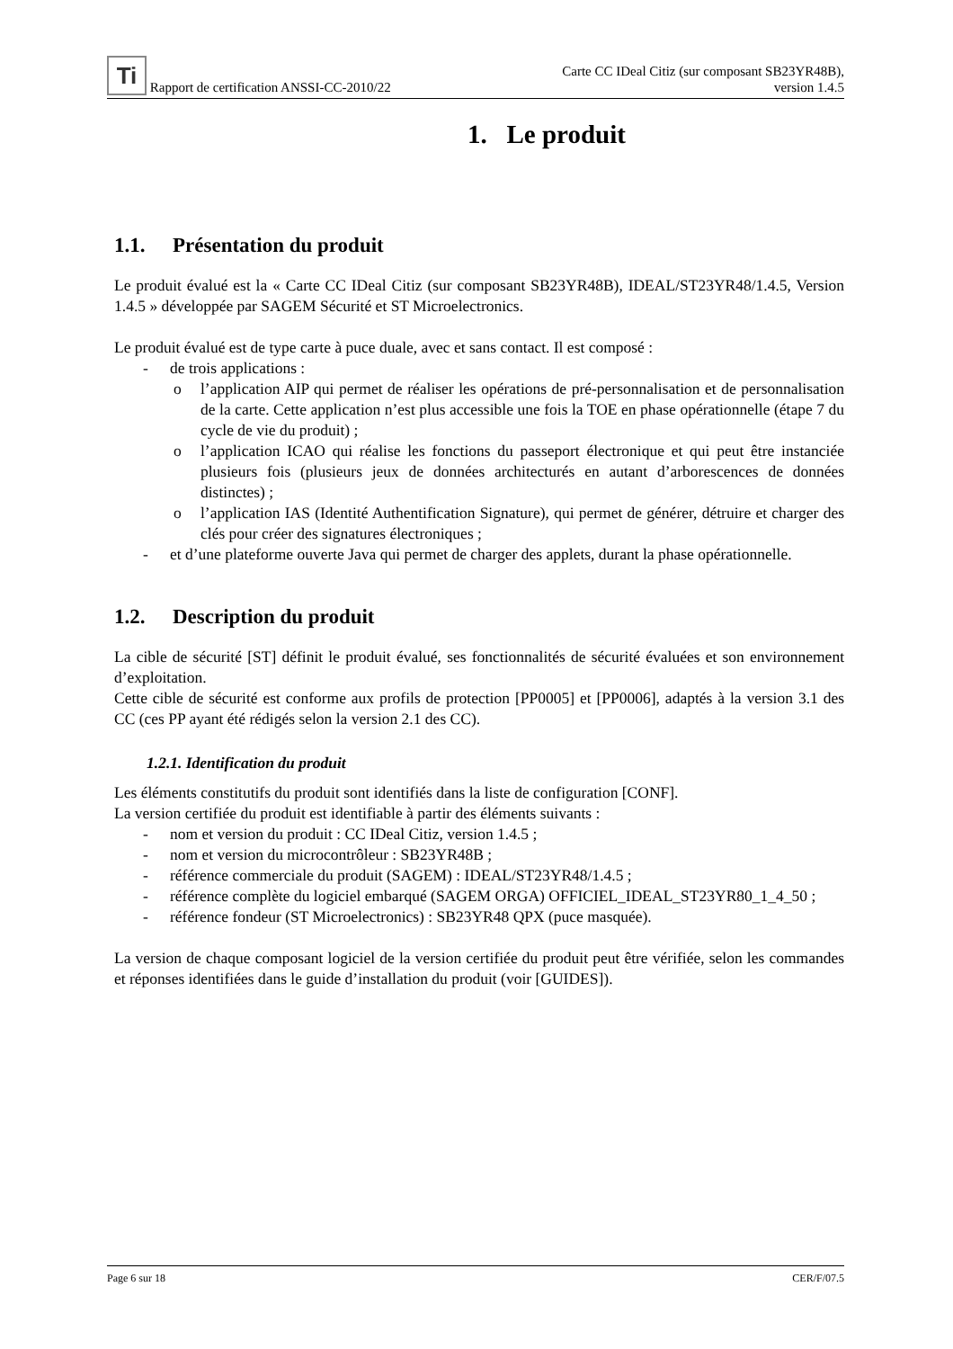Ti Rapport de certification ANSSI-CC-2010/22
Carte CC IDeal Citiz (sur composant SB23YR48B),
version 1.4.5
1. Le produit
1.1. Présentation du produit
Le produit évalué est la « Carte CC IDeal Citiz (sur composant SB23YR48B), IDEAL/ST23YR48/1.4.5, Version 1.4.5 » développée par SAGEM Sécurité et ST Microelectronics.
Le produit évalué est de type carte à puce duale, avec et sans contact. Il est composé :
- de trois applications :
o l’application AIP qui permet de réaliser les opérations de pré-personnalisation et de personnalisation de la carte. Cette application n’est plus accessible une fois la TOE en phase opérationnelle (étape 7 du cycle de vie du produit) ;
o l’application ICAO qui réalise les fonctions du passeport électronique et qui peut être instanciée plusieurs fois (plusieurs jeux de données architecturés en autant d’arborescences de données distinctes) ;
o l’application IAS (Identité Authentification Signature), qui permet de générer, détruire et charger des clés pour créer des signatures électroniques ;
- et d’une plateforme ouverte Java qui permet de charger des applets, durant la phase opérationnelle.
1.2. Description du produit
La cible de sécurité [ST] définit le produit évalué, ses fonctionnalités de sécurité évaluées et son environnement d’exploitation.
Cette cible de sécurité est conforme aux profils de protection [PP0005] et [PP0006], adaptés à la version 3.1 des CC (ces PP ayant été rédigés selon la version 2.1 des CC).
1.2.1. Identification du produit
Les éléments constitutifs du produit sont identifiés dans la liste de configuration [CONF].
La version certifiée du produit est identifiable à partir des éléments suivants :
- nom et version du produit : CC IDeal Citiz, version 1.4.5 ;
- nom et version du microcontrôleur : SB23YR48B ;
- référence commerciale du produit (SAGEM) : IDEAL/ST23YR48/1.4.5 ;
- référence complète du logiciel embarqué (SAGEM ORGA) OFFICIEL_IDEAL_ST23YR80_1_4_50 ;
- référence fondeur (ST Microelectronics) : SB23YR48 QPX (puce masquée).
La version de chaque composant logiciel de la version certifiée du produit peut être vérifiée, selon les commandes et réponses identifiées dans le guide d’installation du produit (voir [GUIDES]).
Page 6 sur 18 CER/F/07.5